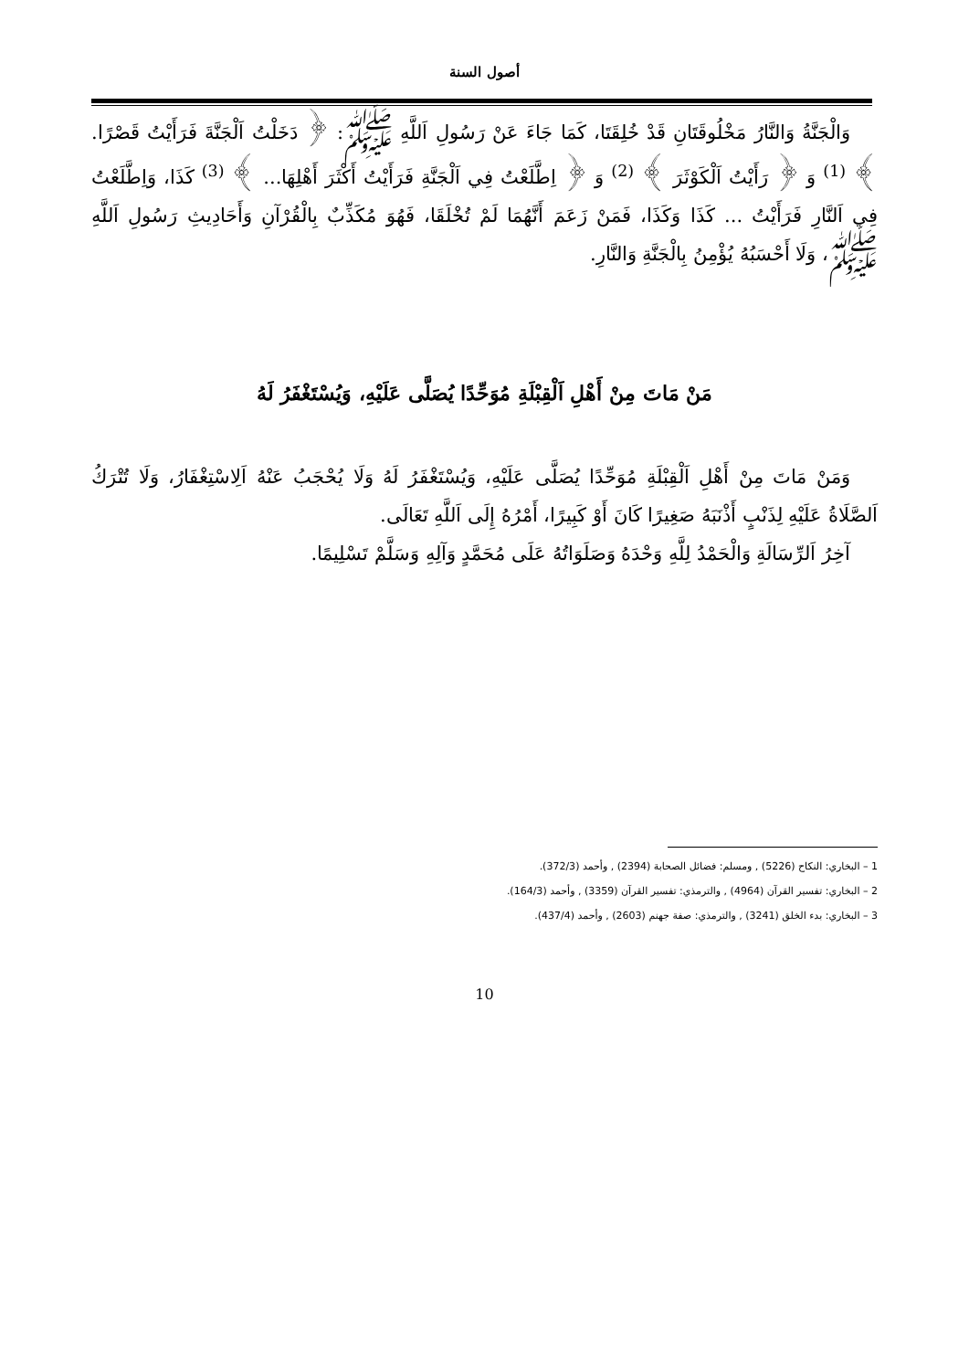أصول السنة
وَالْجَنَّةُ وَالنَّارُ مَخْلُوقَتَانِ قَدْ خُلِقَتَا، كَمَا جَاءَ عَنْ رَسُولِ اَللَّهِ ﷺ: ﴿ دَخَلْتُ اَلْجَنَّةَ فَرَأَيْتُ قَصْرًا. ﴾ <sup>(1)</sup> وَ ﴿ رَأَيْتُ اَلْكَوْثَرَ ﴾ <sup>(2)</sup> وَ ﴿ اِطَّلَعْتُ فِي اَلْجَنَّةِ فَرَأَيْتُ أَكْثَرَ أَهْلِهَا... ﴾ <sup>(3)</sup> كَذَا، وَاِطَّلَعْتُ فِي اَلنَّارِ فَرَأَيْتُ ... كَذَا وَكَذَا، فَمَنْ زَعَمَ أَنَّهُمَا لَمْ تُخْلَقَا، فَهُوَ مُكَذِّبٌ بِالْقُرْآنِ وَأَحَادِيثِ رَسُولِ اَللَّهِ ﷺ، وَلَا أَحْسَبُهُ يُؤْمِنُ بِالْجَنَّةِ وَالنَّارِ.
مَنْ مَاتَ مِنْ أَهْلِ اَلْقِبْلَةِ مُوَحِّدًا يُصَلَّى عَلَيْهِ، وَيُسْتَغْفَرُ لَهُ
وَمَنْ مَاتَ مِنْ أَهْلِ اَلْقِبْلَةِ مُوَحِّدًا يُصَلَّى عَلَيْهِ، وَيُسْتَغْفَرُ لَهُ وَلَا يُحْجَبُ عَنْهُ اَلِاسْتِغْفَارُ، وَلَا تُتْرَكُ اَلصَّلَاةُ عَلَيْهِ لِذَنْبٍ أَذْنَبَهُ صَغِيرًا كَانَ أَوْ كَبِيرًا، أَمْرُهُ إِلَى اَللَّهِ تَعَالَى.
آخِرُ اَلرِّسَالَةِ وَالْحَمْدُ لِلَّهِ وَحْدَهُ وَصَلَوَاتُهُ عَلَى مُحَمَّدٍ وَآلِهِ وَسَلَّمْ تَسْلِيمًا.
1 – البخاري: النكاح (5226) , ومسلم: فضائل الصحابة (2394) , وأحمد (372/3).
2 – البخاري: تفسير القرآن (4964) , والترمذي: تفسير القرآن (3359) , وأحمد (164/3).
3 – البخاري: بدء الخلق (3241) , والترمذي: صفة جهنم (2603) , وأحمد (437/4).
10